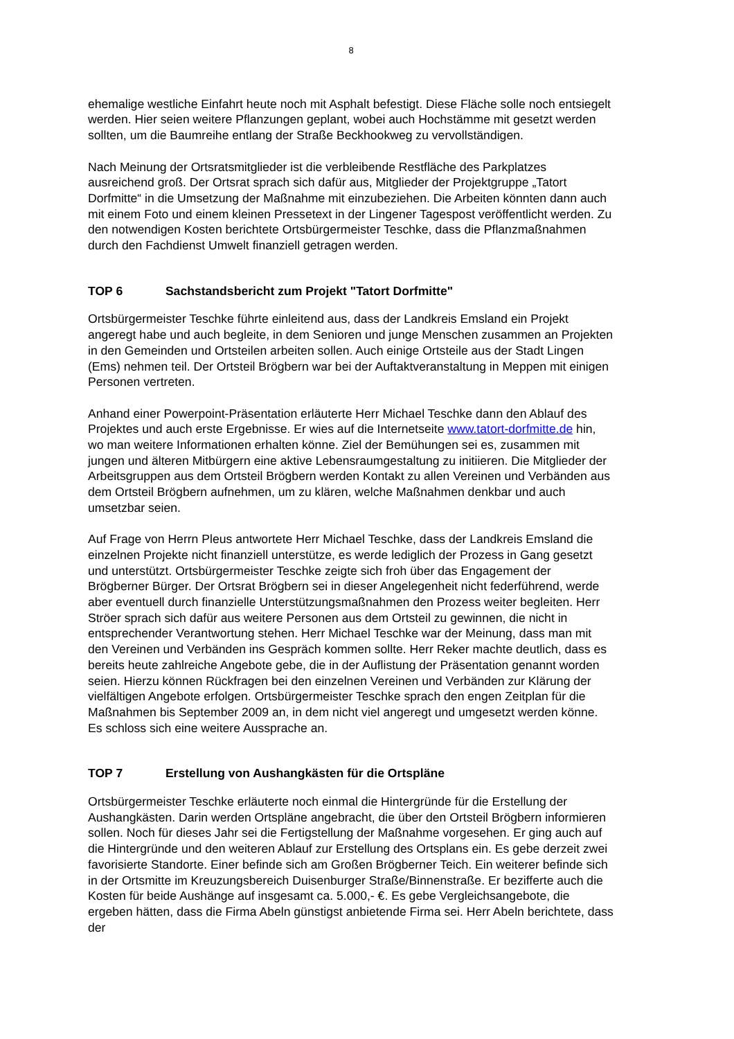8
ehemalige westliche Einfahrt heute noch mit Asphalt befestigt. Diese Fläche solle noch entsiegelt werden. Hier seien weitere Pflanzungen geplant, wobei auch Hochstämme mit gesetzt werden sollten, um die Baumreihe entlang der Straße Beckhookweg zu vervollständigen.
Nach Meinung der Ortsratsmitglieder ist die verbleibende Restfläche des Parkplatzes ausreichend groß. Der Ortsrat sprach sich dafür aus, Mitglieder der Projektgruppe „Tatort Dorfmitte“ in die Umsetzung der Maßnahme mit einzubeziehen. Die Arbeiten könnten dann auch mit einem Foto und einem kleinen Pressetext in der Lingener Tagespost veröffentlicht werden. Zu den notwendigen Kosten berichtete Ortsbürgermeister Teschke, dass die Pflanzmaßnahmen durch den Fachdienst Umwelt finanziell getragen werden.
TOP 6 Sachstandsbericht zum Projekt "Tatort Dorfmitte"
Ortsbürgermeister Teschke führte einleitend aus, dass der Landkreis Emsland ein Projekt angeregt habe und auch begleite, in dem Senioren und junge Menschen zusammen an Projekten in den Gemeinden und Ortsteilen arbeiten sollen. Auch einige Ortsteile aus der Stadt Lingen (Ems) nehmen teil. Der Ortsteil Brögbern war bei der Auftaktveranstaltung in Meppen mit einigen Personen vertreten.
Anhand einer Powerpoint-Präsentation erläuterte Herr Michael Teschke dann den Ablauf des Projektes und auch erste Ergebnisse. Er wies auf die Internetseite www.tatort-dorfmitte.de hin, wo man weitere Informationen erhalten könne. Ziel der Bemühungen sei es, zusammen mit jungen und älteren Mitbürgern eine aktive Lebensraumgestaltung zu initiieren. Die Mitglieder der Arbeitsgruppen aus dem Ortsteil Brögbern werden Kontakt zu allen Vereinen und Verbänden aus dem Ortsteil Brögbern aufnehmen, um zu klären, welche Maßnahmen denkbar und auch umsetzbar seien.
Auf Frage von Herrn Pleus antwortete Herr Michael Teschke, dass der Landkreis Emsland die einzelnen Projekte nicht finanziell unterstütze, es werde lediglich der Prozess in Gang gesetzt und unterstützt. Ortsbürgermeister Teschke zeigte sich froh über das Engagement der Brögberner Bürger. Der Ortsrat Brögbern sei in dieser Angelegenheit nicht federführend, werde aber eventuell durch finanzielle Unterstützungsmaßnahmen den Prozess weiter begleiten. Herr Ströer sprach sich dafür aus weitere Personen aus dem Ortsteil zu gewinnen, die nicht in entsprechender Verantwortung stehen. Herr Michael Teschke war der Meinung, dass man mit den Vereinen und Verbänden ins Gespräch kommen sollte. Herr Reker machte deutlich, dass es bereits heute zahlreiche Angebote gebe, die in der Auflistung der Präsentation genannt worden seien. Hierzu können Rückfragen bei den einzelnen Vereinen und Verbänden zur Klärung der vielfältigen Angebote erfolgen. Ortsbürgermeister Teschke sprach den engen Zeitplan für die Maßnahmen bis September 2009 an, in dem nicht viel angeregt und umgesetzt werden könne. Es schloss sich eine weitere Aussprache an.
TOP 7 Erstellung von Aushangkästen für die Ortspläne
Ortsbürgermeister Teschke erläuterte noch einmal die Hintergründe für die Erstellung der Aushangkästen. Darin werden Ortspläne angebracht, die über den Ortsteil Brögbern informieren sollen. Noch für dieses Jahr sei die Fertigstellung der Maßnahme vorgesehen. Er ging auch auf die Hintergründe und den weiteren Ablauf zur Erstellung des Ortsplans ein. Es gebe derzeit zwei favorisierte Standorte. Einer befinde sich am Großen Brögberner Teich. Ein weiterer befinde sich in der Ortsmitte im Kreuzungsbereich Duisenburger Straße/Binnenstraße. Er bezifferte auch die Kosten für beide Aushänge auf insgesamt ca. 5.000,- €. Es gebe Vergleichsangebote, die ergeben hätten, dass die Firma Abeln günstigst anbietende Firma sei. Herr Abeln berichtete, dass der